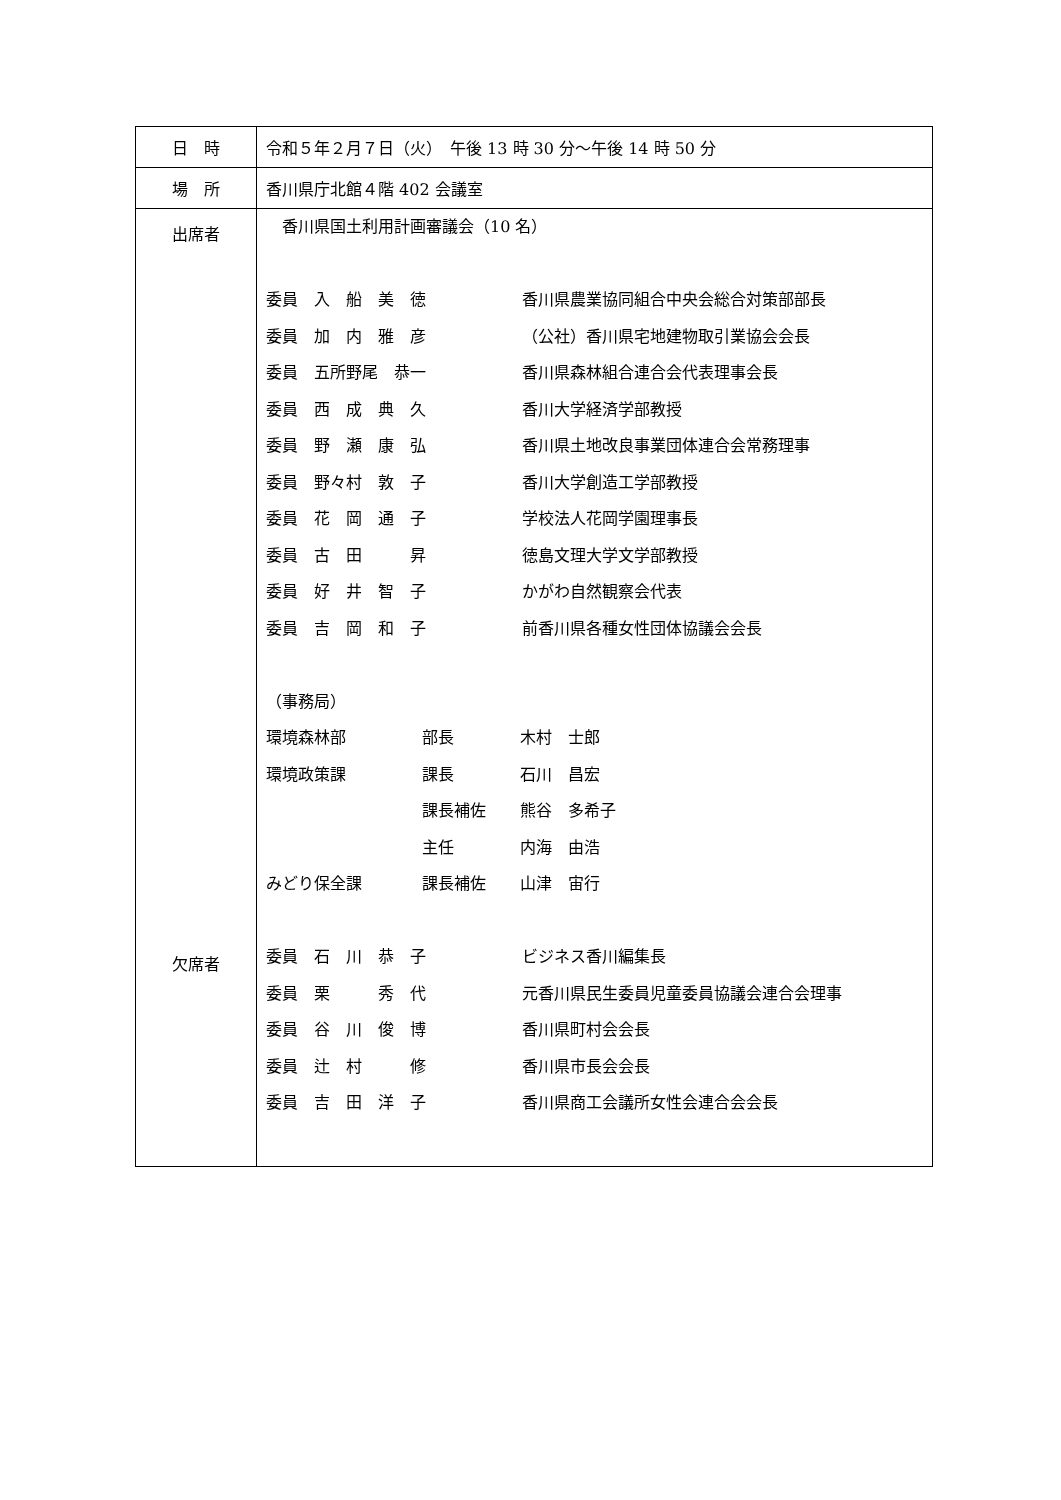| 日 時 | 令和５年２月７日（火） 午後 13 時 30 分～午後 14 時 50 分 |
| 場 所 | 香川県庁北館４階 402 会議室 |
| 出席者 欠席者 | 香川県国土利用計画審議会（10 名） 委員 入 船 美 徳 香川県農業協同組合中央会総合対策部部長 委員 加 内 雅 彦 （公社）香川県宅地建物取引業協会会長 委員 五所野尾 恭一 香川県森林組合連合会代表理事会長 委員 西 成 典 久 香川大学経済学部教授 委員 野 瀬 康 弘 香川県土地改良事業団体連合会常務理事 委員 野々村 敦 子 香川大学創造工学部教授 委員 花 岡 通 子 学校法人花岡学園理事長 委員 古 田 昇 徳島文理大学文学部教授 委員 好 井 智 子 かがわ自然観察会代表 委員 吉 岡 和 子 前香川県各種女性団体協議会会長 （事務局） 環境森林部 部長 木村 士郎 環境政策課 課長 石川 昌宏 課長補佐 熊谷 多希子 主任 内海 由浩 みどり保全課 課長補佐 山津 宙行 委員 石 川 恭 子 ビジネス香川編集長 委員 栗 秀 代 元香川県民生委員児童委員協議会連合会理事 委員 谷 川 俊 博 香川県町村会会長 委員 辻 村 修 香川県市長会会長 委員 吉 田 洋 子 香川県商工会議所女性会連合会会長 |